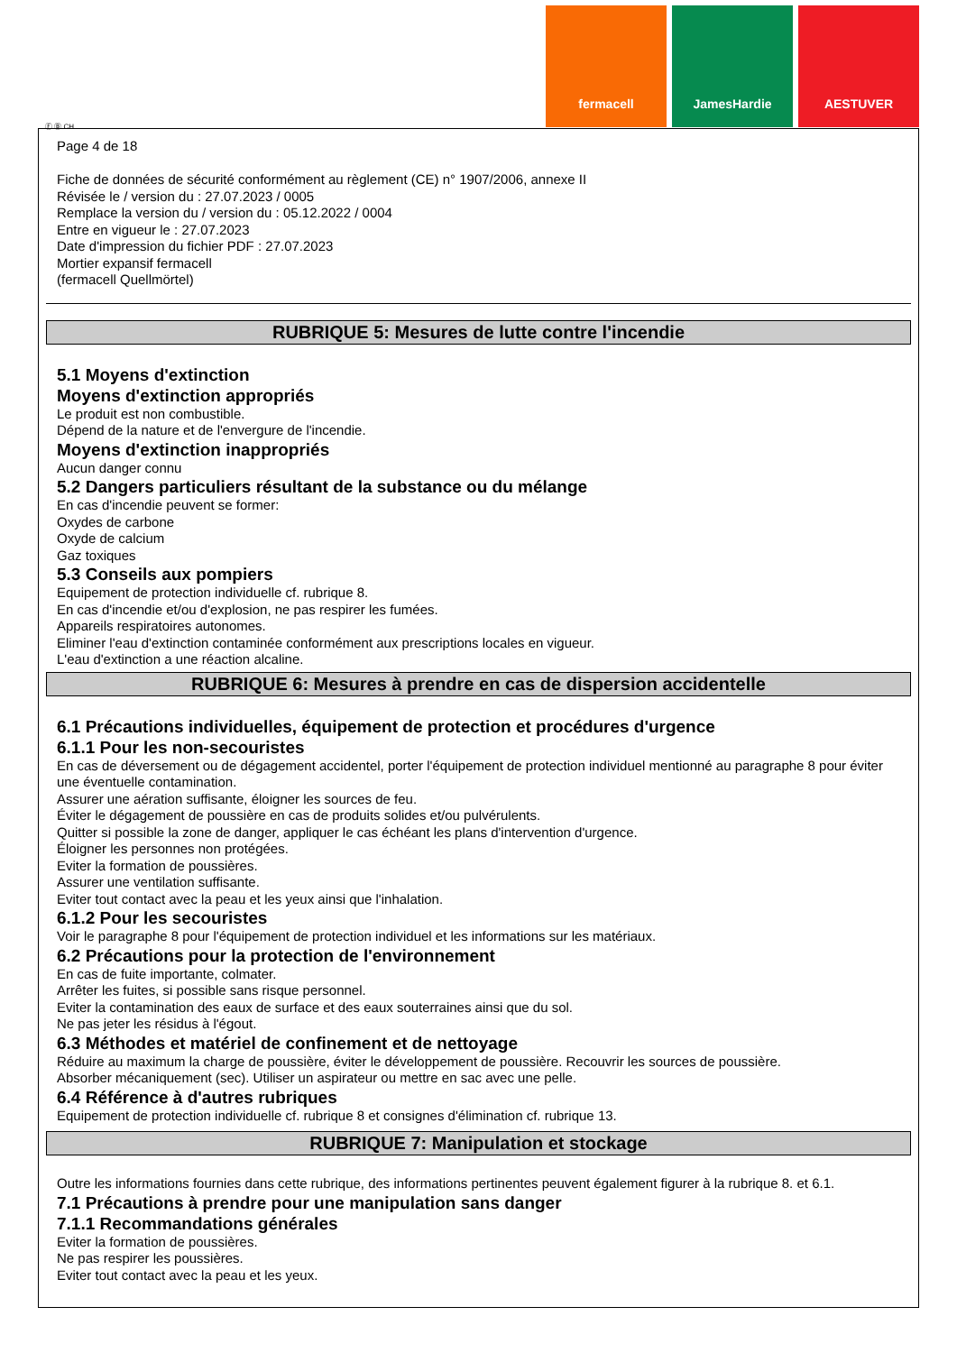fermacell JamesHardie AESTUVER
Ⓕ Ⓑ CH
Page 4 de 18
Fiche de données de sécurité conformément au règlement (CE) n° 1907/2006, annexe II
Révisée le / version du : 27.07.2023 / 0005
Remplace la version du / version du : 05.12.2022 / 0004
Entre en vigueur le : 27.07.2023
Date d'impression du fichier PDF : 27.07.2023
Mortier expansif fermacell
(fermacell Quellmörtel)
RUBRIQUE 5: Mesures de lutte contre l'incendie
5.1 Moyens d'extinction
Moyens d'extinction appropriés
Le produit est non combustible.
Dépend de la nature et de l'envergure de l'incendie.
Moyens d'extinction inappropriés
Aucun danger connu
5.2 Dangers particuliers résultant de la substance ou du mélange
En cas d'incendie peuvent se former:
Oxydes de carbone
Oxyde de calcium
Gaz toxiques
5.3 Conseils aux pompiers
Equipement de protection individuelle cf. rubrique 8.
En cas d'incendie et/ou d'explosion, ne pas respirer les fumées.
Appareils respiratoires autonomes.
Eliminer l'eau d'extinction contaminée conformément aux prescriptions locales en vigueur.
L'eau d'extinction a une réaction alcaline.
RUBRIQUE 6: Mesures à prendre en cas de dispersion accidentelle
6.1 Précautions individuelles, équipement de protection et procédures d'urgence
6.1.1 Pour les non-secouristes
En cas de déversement ou de dégagement accidentel, porter l'équipement de protection individuel mentionné au paragraphe 8 pour éviter une éventuelle contamination.
Assurer une aération suffisante, éloigner les sources de feu.
Éviter le dégagement de poussière en cas de produits solides et/ou pulvérulents.
Quitter si possible la zone de danger, appliquer le cas échéant les plans d'intervention d'urgence.
Éloigner les personnes non protégées.
Eviter la formation de poussières.
Assurer une ventilation suffisante.
Eviter tout contact avec la peau et les yeux ainsi que l'inhalation.
6.1.2 Pour les secouristes
Voir le paragraphe 8 pour l'équipement de protection individuel et les informations sur les matériaux.
6.2 Précautions pour la protection de l'environnement
En cas de fuite importante, colmater.
Arrêter les fuites, si possible sans risque personnel.
Eviter la contamination des eaux de surface et des eaux souterraines ainsi que du sol.
Ne pas jeter les résidus à l'égout.
6.3 Méthodes et matériel de confinement et de nettoyage
Réduire au maximum la charge de poussière, éviter le développement de poussière. Recouvrir les sources de poussière.
Absorber mécaniquement (sec). Utiliser un aspirateur ou mettre en sac avec une pelle.
6.4 Référence à d'autres rubriques
Equipement de protection individuelle cf. rubrique 8 et consignes d'élimination cf. rubrique 13.
RUBRIQUE 7: Manipulation et stockage
Outre les informations fournies dans cette rubrique, des informations pertinentes peuvent également figurer à la rubrique 8. et 6.1.
7.1 Précautions à prendre pour une manipulation sans danger
7.1.1 Recommandations générales
Eviter la formation de poussières.
Ne pas respirer les poussières.
Eviter tout contact avec la peau et les yeux.